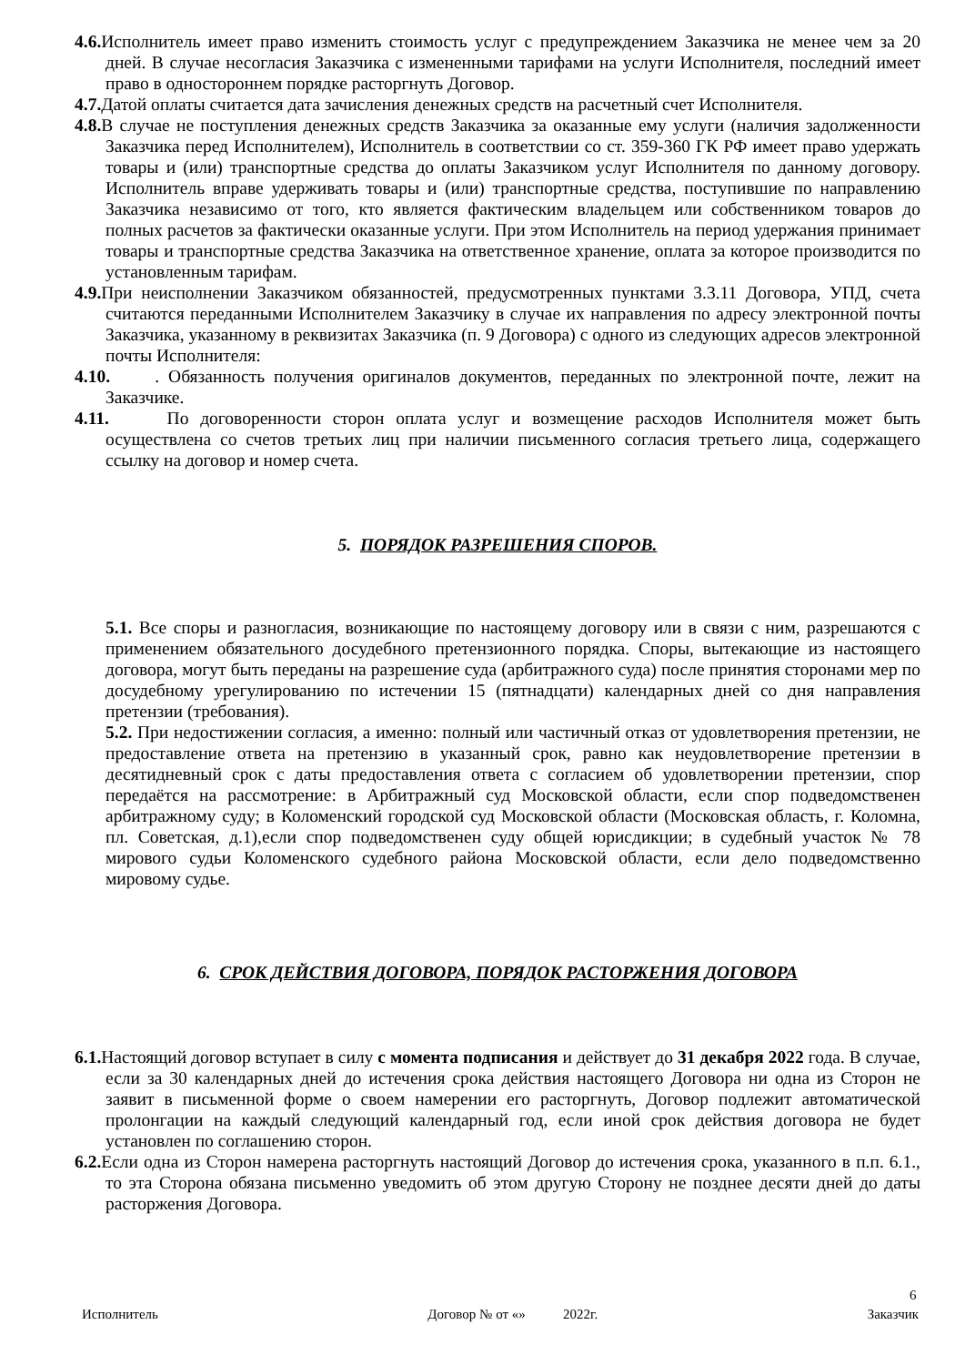4.6. Исполнитель имеет право изменить стоимость услуг с предупреждением Заказчика не менее чем за 20 дней. В случае несогласия Заказчика с измененными тарифами на услуги Исполнителя, последний имеет право в одностороннем порядке расторгнуть Договор.
4.7. Датой оплаты считается дата зачисления денежных средств на расчетный счет Исполнителя.
4.8. В случае не поступления денежных средств Заказчика за оказанные ему услуги (наличия задолженности Заказчика перед Исполнителем), Исполнитель в соответствии со ст. 359-360 ГК РФ имеет право удержать товары и (или) транспортные средства до оплаты Заказчиком услуг Исполнителя по данному договору. Исполнитель вправе удерживать товары и (или) транспортные средства, поступившие по направлению Заказчика независимо от того, кто является фактическим владельцем или собственником товаров до полных расчетов за фактически оказанные услуги. При этом Исполнитель на период удержания принимает товары и транспортные средства Заказчика на ответственное хранение, оплата за которое производится по установленным тарифам.
4.9. При неисполнении Заказчиком обязанностей, предусмотренных пунктами 3.3.11 Договора, УПД, счета считаются переданными Исполнителем Заказчику в случае их направления по адресу электронной почты Заказчика, указанному в реквизитах Заказчика (п. 9 Договора) с одного из следующих адресов электронной почты Исполнителя:
4.10. . Обязанность получения оригиналов документов, переданных по электронной почте, лежит на Заказчике.
4.11. По договоренности сторон оплата услуг и возмещение расходов Исполнителя может быть осуществлена со счетов третьих лиц при наличии письменного согласия третьего лица, содержащего ссылку на договор и номер счета.
5. ПОРЯДОК РАЗРЕШЕНИЯ СПОРОВ.
5.1. Все споры и разногласия, возникающие по настоящему договору или в связи с ним, разрешаются с применением обязательного досудебного претензионного порядка. Споры, вытекающие из настоящего договора, могут быть переданы на разрешение суда (арбитражного суда) после принятия сторонами мер по досудебному урегулированию по истечении 15 (пятнадцати) календарных дней со дня направления претензии (требования).
5.2. При недостижении согласия, а именно: полный или частичный отказ от удовлетворения претензии, не предоставление ответа на претензию в указанный срок, равно как неудовлетворение претензии в десятидневный срок с даты предоставления ответа с согласием об удовлетворении претензии, спор передаётся на рассмотрение: в Арбитражный суд Московской области, если спор подведомственен арбитражному суду; в Коломенский городской суд Московской области (Московская область, г. Коломна, пл. Советская, д.1),если спор подведомственен суду общей юрисдикции; в судебный участок № 78 мирового судьи Коломенского судебного района Московской области, если дело подведомственно мировому судье.
6. СРОК ДЕЙСТВИЯ ДОГОВОРА, ПОРЯДОК РАСТОРЖЕНИЯ ДОГОВОРА
6.1. Настоящий договор вступает в силу с момента подписания и действует до 31 декабря 2022 года. В случае, если за 30 календарных дней до истечения срока действия настоящего Договора ни одна из Сторон не заявит в письменной форме о своем намерении его расторгнуть, Договор подлежит автоматической пролонгации на каждый следующий календарный год, если иной срок действия договора не будет установлен по соглашению сторон.
6.2. Если одна из Сторон намерена расторгнуть настоящий Договор до истечения срока, указанного в п.п. 6.1., то эта Сторона обязана письменно уведомить об этом другую Сторону не позднее десяти дней до даты расторжения Договора.
6
Исполнитель Договор № от «» 2022г. Заказчик